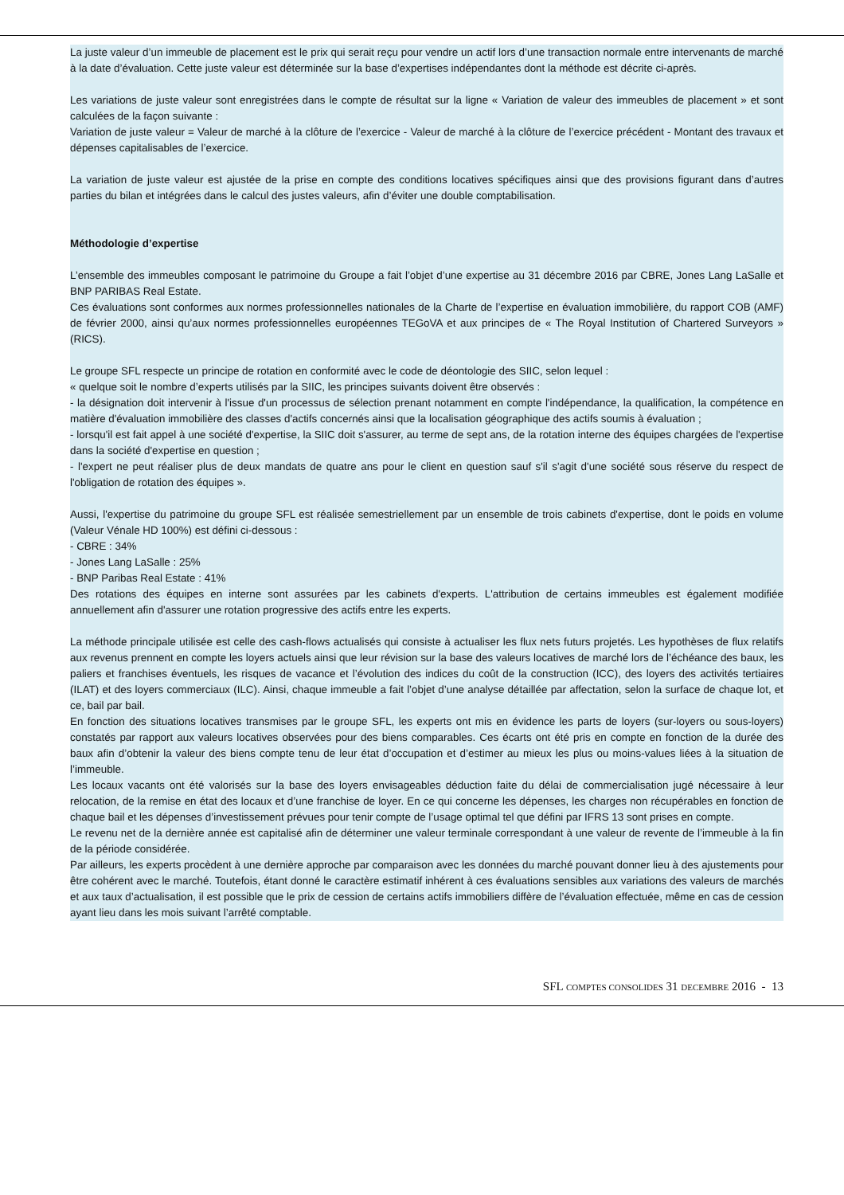La juste valeur d’un immeuble de placement est le prix qui serait reçu pour vendre un actif lors d’une transaction normale entre intervenants de marché à la date d’évaluation. Cette juste valeur est déterminée sur la base d’expertises indépendantes dont la méthode est décrite ci-après.
Les variations de juste valeur sont enregistrées dans le compte de résultat sur la ligne « Variation de valeur des immeubles de placement » et sont calculées de la façon suivante :
Variation de juste valeur = Valeur de marché à la clôture de l’exercice - Valeur de marché à la clôture de l’exercice précédent - Montant des travaux et dépenses capitalisables de l’exercice.
La variation de juste valeur est ajustée de la prise en compte des conditions locatives spécifiques ainsi que des provisions figurant dans d’autres parties du bilan et intégrées dans le calcul des justes valeurs, afin d’éviter une double comptabilisation.
Méthodologie d’expertise
L’ensemble des immeubles composant le patrimoine du Groupe a fait l’objet d’une expertise au 31 décembre 2016 par CBRE, Jones Lang LaSalle et BNP PARIBAS Real Estate.
Ces évaluations sont conformes aux normes professionnelles nationales de la Charte de l’expertise en évaluation immobilière, du rapport COB (AMF) de février 2000, ainsi qu’aux normes professionnelles européennes TEGoVA et aux principes de « The Royal Institution of Chartered Surveyors » (RICS).
Le groupe SFL respecte un principe de rotation en conformité avec le code de déontologie des SIIC, selon lequel :
« quelque soit le nombre d’experts utilisés par la SIIC, les principes suivants doivent être observés :
- la désignation doit intervenir à l'issue d'un processus de sélection prenant notamment en compte l'indépendance, la qualification, la compétence en matière d'évaluation immobilière des classes d'actifs concernés ainsi que la localisation géographique des actifs soumis à évaluation ;
- lorsqu'il est fait appel à une société d'expertise, la SIIC doit s'assurer, au terme de sept ans, de la rotation interne des équipes chargées de l'expertise dans la société d'expertise en question ;
- l'expert ne peut réaliser plus de deux mandats de quatre ans pour le client en question sauf s'il s'agit d'une société sous réserve du respect de l'obligation de rotation des équipes ».
Aussi, l'expertise du patrimoine du groupe SFL est réalisée semestriellement par un ensemble de trois cabinets d'expertise, dont le poids en volume (Valeur Vénale HD 100%) est défini ci-dessous :
- CBRE : 34%
- Jones Lang LaSalle : 25%
- BNP Paribas Real Estate : 41%
Des rotations des équipes en interne sont assurées par les cabinets d'experts. L'attribution de certains immeubles est également modifiée annuellement afin d'assurer une rotation progressive des actifs entre les experts.
La méthode principale utilisée est celle des cash-flows actualisés qui consiste à actualiser les flux nets futurs projetés. Les hypothèses de flux relatifs aux revenus prennent en compte les loyers actuels ainsi que leur révision sur la base des valeurs locatives de marché lors de l’échéance des baux, les paliers et franchises éventuels, les risques de vacance et l’évolution des indices du coût de la construction (ICC), des loyers des activités tertiaires (ILAT) et des loyers commerciaux (ILC). Ainsi, chaque immeuble a fait l’objet d’une analyse détaillée par affectation, selon la surface de chaque lot, et ce, bail par bail.
En fonction des situations locatives transmises par le groupe SFL, les experts ont mis en évidence les parts de loyers (sur-loyers ou sous-loyers) constatés par rapport aux valeurs locatives observées pour des biens comparables. Ces écarts ont été pris en compte en fonction de la durée des baux afin d’obtenir la valeur des biens compte tenu de leur état d’occupation et d’estimer au mieux les plus ou moins-values liées à la situation de l’immeuble.
Les locaux vacants ont été valorisés sur la base des loyers envisageables déduction faite du délai de commercialisation jugé nécessaire à leur relocation, de la remise en état des locaux et d’une franchise de loyer. En ce qui concerne les dépenses, les charges non récupérables en fonction de chaque bail et les dépenses d’investissement prévues pour tenir compte de l’usage optimal tel que défini par IFRS 13 sont prises en compte.
Le revenu net de la dernière année est capitalisé afin de déterminer une valeur terminale correspondant à une valeur de revente de l’immeuble à la fin de la période considérée.
Par ailleurs, les experts procèdent à une dernière approche par comparaison avec les données du marché pouvant donner lieu à des ajustements pour être cohérent avec le marché. Toutefois, étant donné le caractère estimatif inhérent à ces évaluations sensibles aux variations des valeurs de marchés et aux taux d’actualisation, il est possible que le prix de cession de certains actifs immobiliers diffère de l’évaluation effectuée, même en cas de cession ayant lieu dans les mois suivant l’arrêté comptable.
SFL COMPTES CONSOLIDES 31 DECEMBRE 2016 - 13